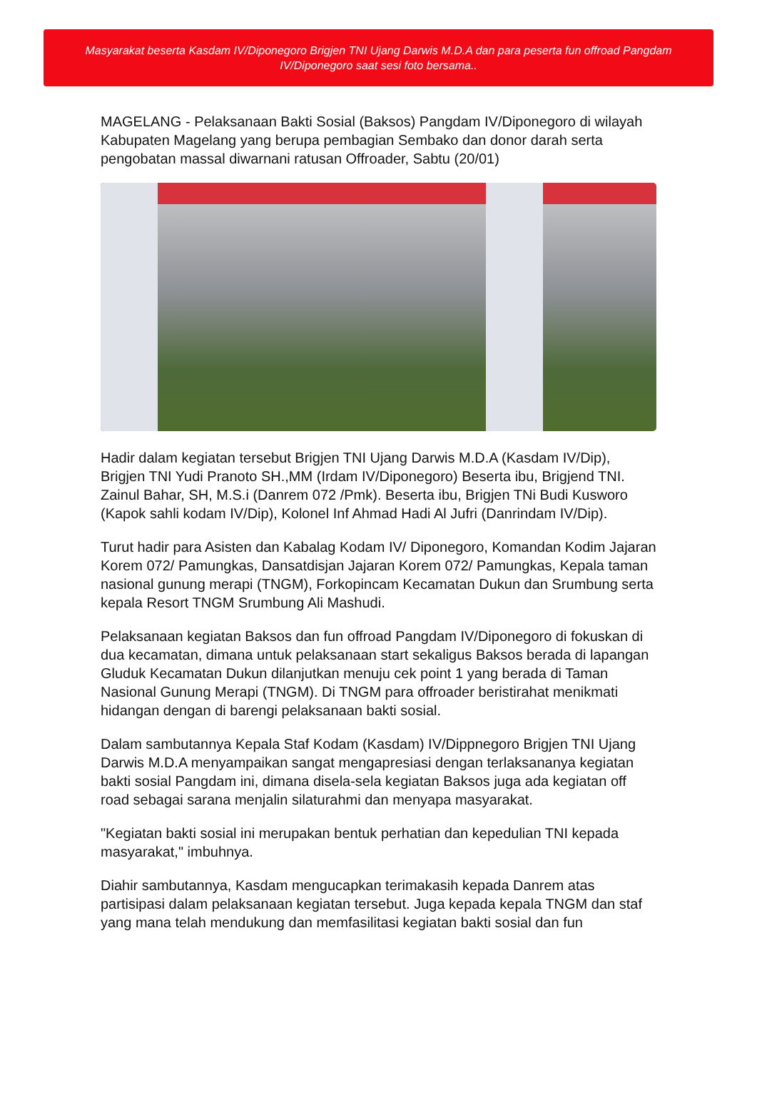Masyarakat beserta Kasdam IV/Diponegoro Brigjen TNI Ujang Darwis M.D.A dan para peserta fun offroad Pangdam IV/Diponegoro saat sesi foto bersama..
MAGELANG - Pelaksanaan Bakti Sosial (Baksos) Pangdam IV/Diponegoro di wilayah Kabupaten Magelang yang berupa pembagian Sembako dan donor darah serta pengobatan massal diwarnani ratusan Offroader, Sabtu (20/01)
Hadir dalam kegiatan tersebut Brigjen TNI Ujang Darwis M.D.A (Kasdam IV/Dip), Brigjen TNI Yudi Pranoto SH.,MM (Irdam IV/Diponegoro) Beserta ibu, Brigjend TNI. Zainul Bahar, SH, M.S.i (Danrem 072 /Pmk). Beserta ibu, Brigjen TNi Budi Kusworo (Kapok sahli kodam IV/Dip), Kolonel Inf Ahmad Hadi Al Jufri (Danrindam IV/Dip).
Turut hadir para Asisten dan Kabalag Kodam IV/ Diponegoro, Komandan Kodim Jajaran Korem 072/ Pamungkas, Dansatdisjan Jajaran Korem 072/ Pamungkas, Kepala taman nasional gunung merapi (TNGM), Forkopincam Kecamatan Dukun dan Srumbung serta kepala Resort TNGM Srumbung Ali Mashudi.
Pelaksanaan kegiatan Baksos dan fun offroad Pangdam IV/Diponegoro di fokuskan di dua kecamatan, dimana untuk pelaksanaan start sekaligus Baksos berada di lapangan Gluduk Kecamatan Dukun dilanjutkan menuju cek point 1 yang berada di Taman Nasional Gunung Merapi (TNGM). Di TNGM para offroader beristirahat menikmati hidangan dengan di barengi pelaksanaan bakti sosial.
Dalam sambutannya Kepala Staf Kodam (Kasdam) IV/Dippnegoro Brigjen TNI Ujang Darwis M.D.A menyampaikan sangat mengapresiasi dengan terlaksananya kegiatan bakti sosial Pangdam ini, dimana disela-sela kegiatan Baksos juga ada kegiatan off road sebagai sarana menjalin silaturahmi dan menyapa masyarakat.
"Kegiatan bakti sosial ini merupakan bentuk perhatian dan kepedulian TNI kepada masyarakat," imbuhnya.
Diahir sambutannya, Kasdam mengucapkan terimakasih kepada Danrem atas partisipasi dalam pelaksanaan kegiatan tersebut. Juga kepada kepala TNGM dan staf yang mana telah mendukung dan memfasilitasi kegiatan bakti sosial dan fun